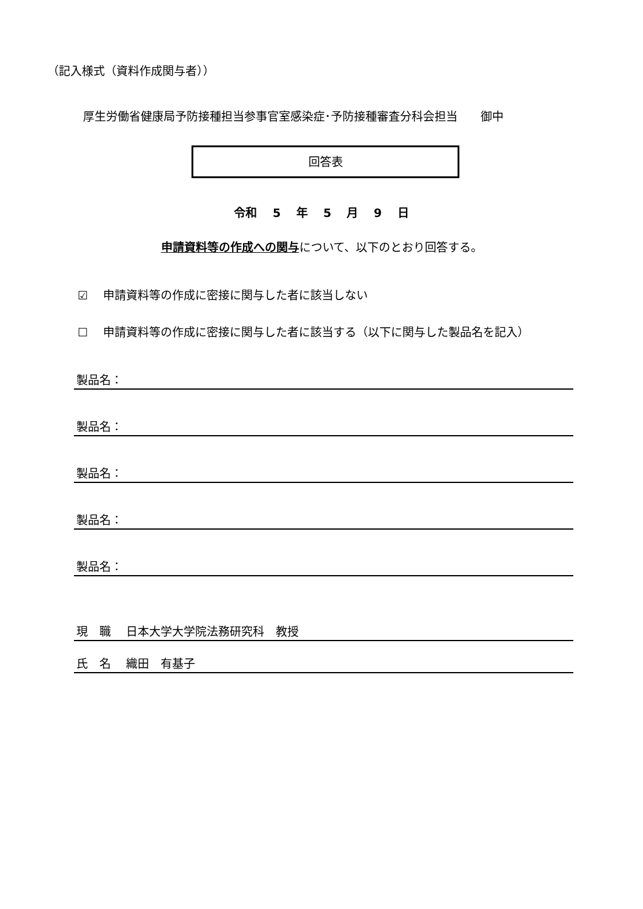（記入様式（資料作成関与者））
厚生労働省健康局予防接種担当参事官室感染症･予防接種審査分科会担当　　御中
回答表
令和　 5　 年　 5　 月　 9　 日
申請資料等の作成への関与について、以下のとおり回答する。
☑　 申請資料等の作成に密接に関与した者に該当しない
☐　 申請資料等の作成に密接に関与した者に該当する（以下に関与した製品名を記入）
製品名：
製品名：
製品名：
製品名：
製品名：
現　職　 日本大学大学院法務研究科　教授
氏　名　 織田　有基子